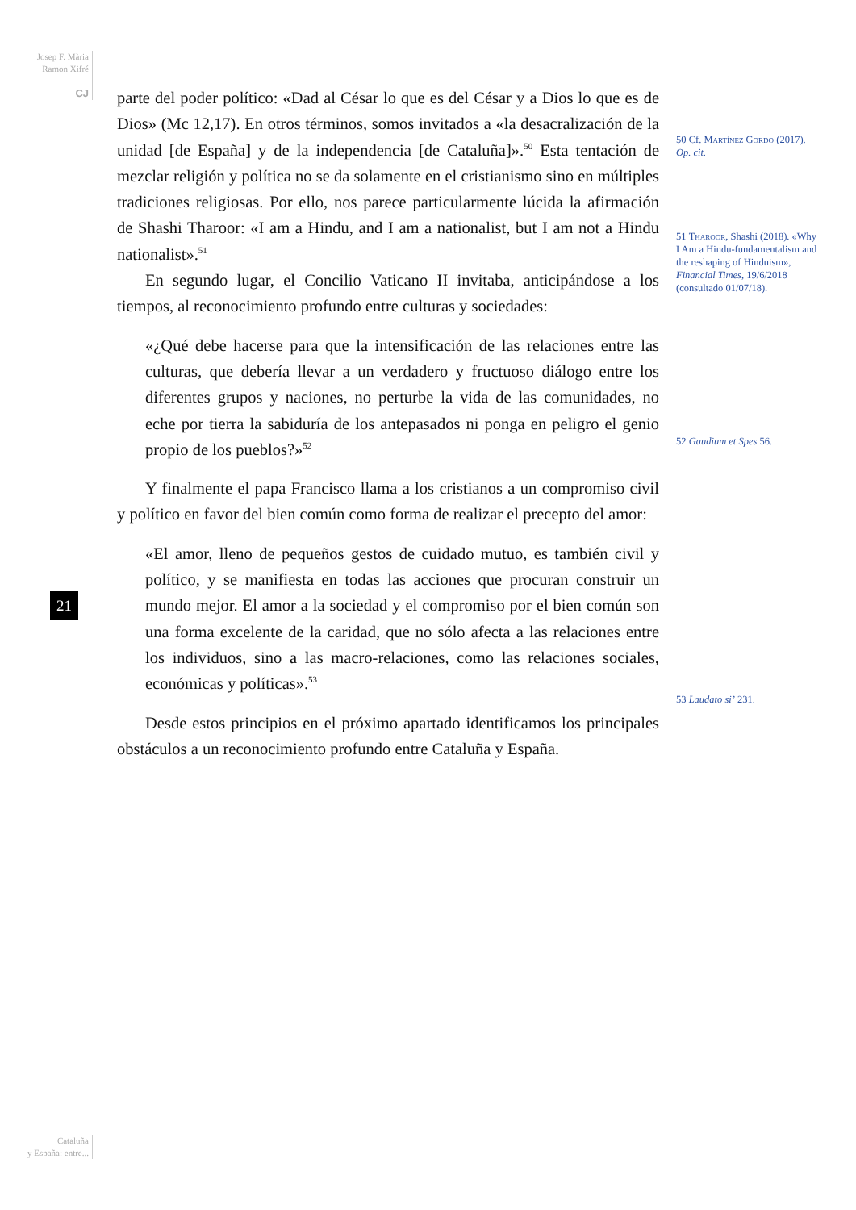Josep F. Mària
Ramon Xifré
CJ
21
parte del poder político: «Dad al César lo que es del César y a Dios lo que es de Dios» (Mc 12,17). En otros términos, somos invitados a «la desacralización de la unidad [de España] y de la independencia [de Cataluña]».<sup>50</sup> Esta tentación de mezclar religión y política no se da solamente en el cristianismo sino en múltiples tradiciones religiosas. Por ello, nos parece particularmente lúcida la afirmación de Shashi Tharoor: «I am a Hindu, and I am a nationalist, but I am not a Hindu nationalist».<sup>51</sup>
En segundo lugar, el Concilio Vaticano II invitaba, anticipándose a los tiempos, al reconocimiento profundo entre culturas y sociedades:
«¿Qué debe hacerse para que la intensificación de las relaciones entre las culturas, que debería llevar a un verdadero y fructuoso diálogo entre los diferentes grupos y naciones, no perturbe la vida de las comunidades, no eche por tierra la sabiduría de los antepasados ni ponga en peligro el genio propio de los pueblos?»<sup>52</sup>
Y finalmente el papa Francisco llama a los cristianos a un compromiso civil y político en favor del bien común como forma de realizar el precepto del amor:
«El amor, lleno de pequeños gestos de cuidado mutuo, es también civil y político, y se manifiesta en todas las acciones que procuran construir un mundo mejor. El amor a la sociedad y el compromiso por el bien común son una forma excelente de la caridad, que no sólo afecta a las relaciones entre los individuos, sino a las macro-relaciones, como las relaciones sociales, económicas y políticas».<sup>53</sup>
Desde estos principios en el próximo apartado identificamos los principales obstáculos a un reconocimiento profundo entre Cataluña y España.
50 Cf. Martínez Gordo (2017). Op. cit.
51 Tharoor, Shashi (2018). «Why I Am a Hindu-fundamentalism and the reshaping of Hinduism», Financial Times, 19/6/2018 (consultado 01/07/18).
52 Gaudium et Spes 56.
53 Laudato si’ 231.
Cataluña
y España: entre...